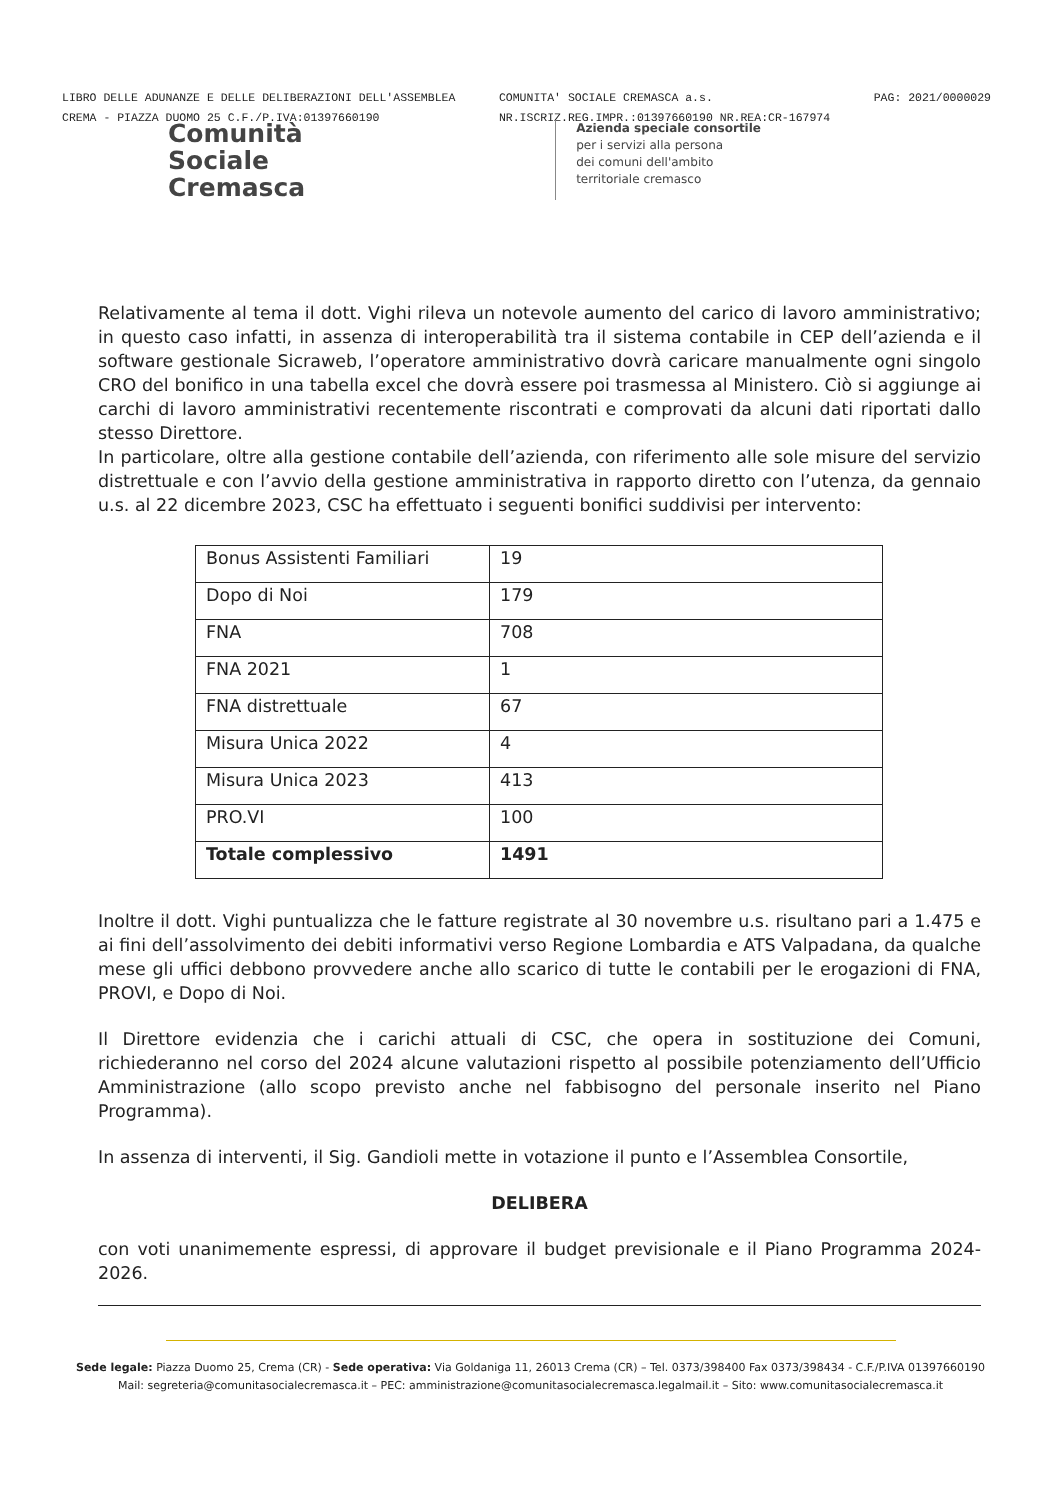LIBRO DELLE ADUNANZE E DELLE DELIBERAZIONI DELL'ASSEMBLEA
CREMA - PIAZZA DUOMO 25 C.F./P.IVA:01397660190
COMUNITA' SOCIALE CREMASCA a.s.
NR.ISCRIZ.REG.IMPR.:01397660190 NR.REA:CR-167974
PAG: 2021/0000029
Comunità
Sociale
Cremasca
Azienda speciale consortile
per i servizi alla persona
dei comuni dell'ambito
territoriale cremasco
Relativamente al tema il dott. Vighi rileva un notevole aumento del carico di lavoro amministrativo; in questo caso infatti, in assenza di interoperabilità tra il sistema contabile in CEP dell’azienda e il software gestionale Sicraweb, l’operatore amministrativo dovrà caricare manualmente ogni singolo CRO del bonifico in una tabella excel che dovrà essere poi trasmessa al Ministero. Ciò si aggiunge ai carchi di lavoro amministrativi recentemente riscontrati e comprovati da alcuni dati riportati dallo stesso Direttore.
In particolare, oltre alla gestione contabile dell’azienda, con riferimento alle sole misure del servizio distrettuale e con l’avvio della gestione amministrativa in rapporto diretto con l’utenza, da gennaio u.s. al 22 dicembre 2023, CSC ha effettuato i seguenti bonifici suddivisi per intervento:
| Bonus Assistenti Familiari | 19 |
| Dopo di Noi | 179 |
| FNA | 708 |
| FNA 2021 | 1 |
| FNA distrettuale | 67 |
| Misura Unica 2022 | 4 |
| Misura Unica 2023 | 413 |
| PRO.VI | 100 |
| Totale complessivo | 1491 |
Inoltre il dott. Vighi puntualizza che le fatture registrate al 30 novembre u.s. risultano pari a 1.475 e ai fini dell’assolvimento dei debiti informativi verso Regione Lombardia e ATS Valpadana, da qualche mese gli uffici debbono provvedere anche allo scarico di tutte le contabili per le erogazioni di FNA, PROVI, e Dopo di Noi.
Il Direttore evidenzia che i carichi attuali di CSC, che opera in sostituzione dei Comuni, richiederanno nel corso del 2024 alcune valutazioni rispetto al possibile potenziamento dell’Ufficio Amministrazione (allo scopo previsto anche nel fabbisogno del personale inserito nel Piano Programma).
In assenza di interventi, il Sig. Gandioli mette in votazione il punto e l’Assemblea Consortile,
DELIBERA
con voti unanimemente espressi, di approvare il budget previsionale e il Piano Programma 2024-2026.
Sede legale: Piazza Duomo 25, Crema (CR) - Sede operativa: Via Goldaniga 11, 26013 Crema (CR) – Tel. 0373/398400 Fax 0373/398434 - C.F./P.IVA 01397660190
Mail: segreteria@comunitasocialecremasca.it – PEC: amministrazione@comunitasocialecremasca.legalmail.it – Sito: www.comunitasocialecremasca.it